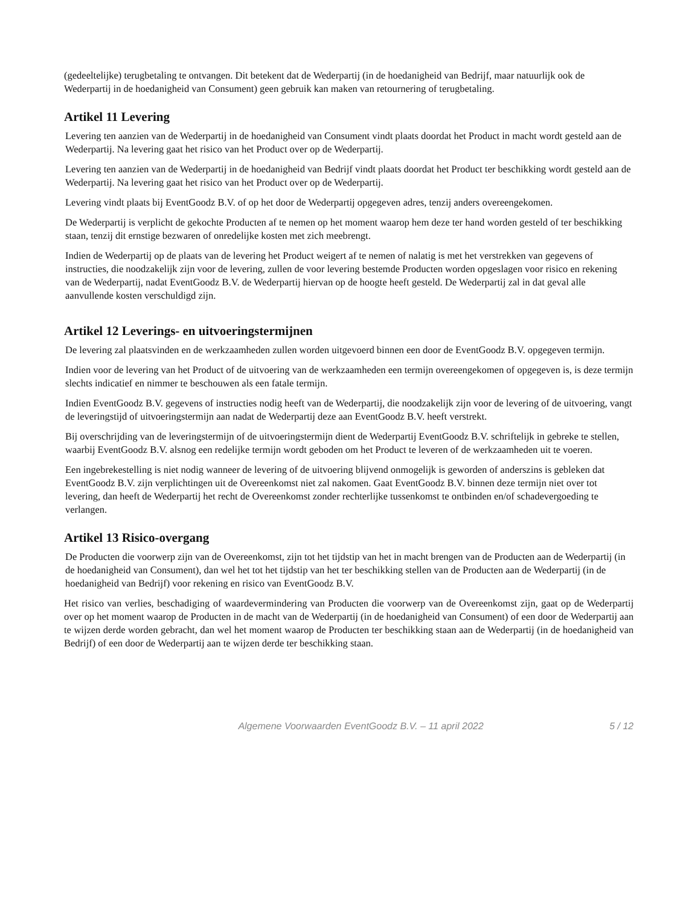(gedeeltelijke) terugbetaling te ontvangen. Dit betekent dat de Wederpartij (in de hoedanigheid van Bedrijf, maar natuurlijk ook de Wederpartij in de hoedanigheid van Consument) geen gebruik kan maken van retournering of terugbetaling.
Artikel 11 Levering
Levering ten aanzien van de Wederpartij in de hoedanigheid van Consument vindt plaats doordat het Product in macht wordt gesteld aan de Wederpartij. Na levering gaat het risico van het Product over op de Wederpartij.
Levering ten aanzien van de Wederpartij in de hoedanigheid van Bedrijf vindt plaats doordat het Product ter beschikking wordt gesteld aan de Wederpartij. Na levering gaat het risico van het Product over op de Wederpartij.
Levering vindt plaats bij EventGoodz B.V. of op het door de Wederpartij opgegeven adres, tenzij anders overeengekomen.
De Wederpartij is verplicht de gekochte Producten af te nemen op het moment waarop hem deze ter hand worden gesteld of ter beschikking staan, tenzij dit ernstige bezwaren of onredelijke kosten met zich meebrengt.
Indien de Wederpartij op de plaats van de levering het Product weigert af te nemen of nalatig is met het verstrekken van gegevens of instructies, die noodzakelijk zijn voor de levering, zullen de voor levering bestemde Producten worden opgeslagen voor risico en rekening van de Wederpartij, nadat EventGoodz B.V. de Wederpartij hiervan op de hoogte heeft gesteld. De Wederpartij zal in dat geval alle aanvullende kosten verschuldigd zijn.
Artikel 12 Leverings- en uitvoeringstermijnen
De levering zal plaatsvinden en de werkzaamheden zullen worden uitgevoerd binnen een door de EventGoodz B.V. opgegeven termijn.
Indien voor de levering van het Product of de uitvoering van de werkzaamheden een termijn overeengekomen of opgegeven is, is deze termijn slechts indicatief en nimmer te beschouwen als een fatale termijn.
Indien EventGoodz B.V. gegevens of instructies nodig heeft van de Wederpartij, die noodzakelijk zijn voor de levering of de uitvoering, vangt de leveringstijd of uitvoeringstermijn aan nadat de Wederpartij deze aan EventGoodz B.V. heeft verstrekt.
Bij overschrijding van de leveringstermijn of de uitvoeringstermijn dient de Wederpartij EventGoodz B.V. schriftelijk in gebreke te stellen, waarbij EventGoodz B.V. alsnog een redelijke termijn wordt geboden om het Product te leveren of de werkzaamheden uit te voeren.
Een ingebrekestelling is niet nodig wanneer de levering of de uitvoering blijvend onmogelijk is geworden of anderszins is gebleken dat EventGoodz B.V. zijn verplichtingen uit de Overeenkomst niet zal nakomen. Gaat EventGoodz B.V. binnen deze termijn niet over tot levering, dan heeft de Wederpartij het recht de Overeenkomst zonder rechterlijke tussenkomst te ontbinden en/of schadevergoeding te verlangen.
Artikel 13 Risico-overgang
De Producten die voorwerp zijn van de Overeenkomst, zijn tot het tijdstip van het in macht brengen van de Producten aan de Wederpartij (in de hoedanigheid van Consument), dan wel het tot het tijdstip van het ter beschikking stellen van de Producten aan de Wederpartij (in de hoedanigheid van Bedrijf) voor rekening en risico van EventGoodz B.V.
Het risico van verlies, beschadiging of waardevermindering van Producten die voorwerp van de Overeenkomst zijn, gaat op de Wederpartij over op het moment waarop de Producten in de macht van de Wederpartij (in de hoedanigheid van Consument) of een door de Wederpartij aan te wijzen derde worden gebracht, dan wel het moment waarop de Producten ter beschikking staan aan de Wederpartij (in de hoedanigheid van Bedrijf) of een door de Wederpartij aan te wijzen derde ter beschikking staan.
Algemene Voorwaarden EventGoodz B.V. – 11 april 2022 5 / 12